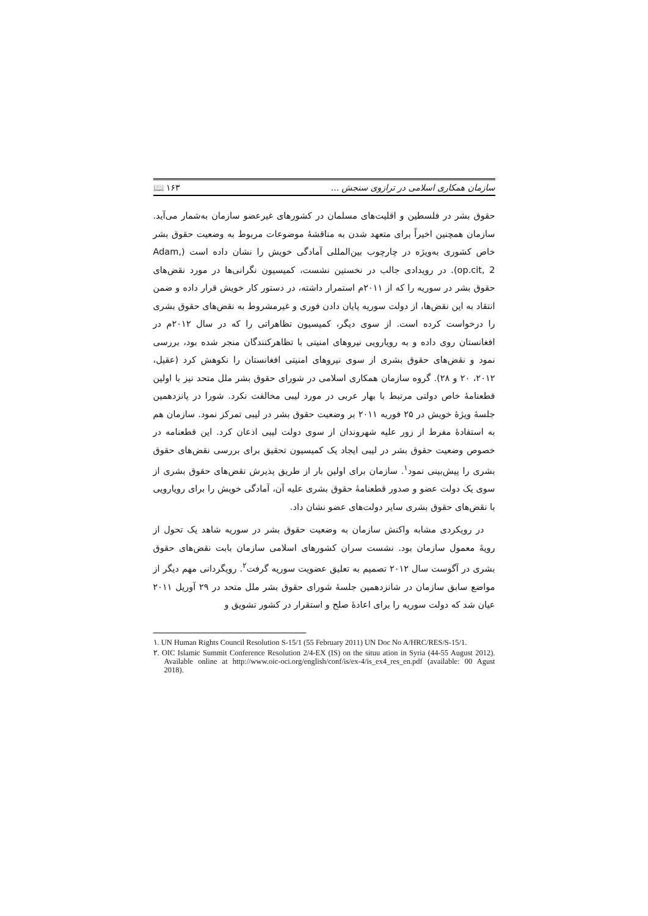سازمان همکاری اسلامی در ترازوی سنجش ... ۱۶۳ 📖
حقوق بشر در فلسطین و اقلیت‌های مسلمان در کشورهای غیرعضو سازمان به‌شمار می‌آید. سازمان همچنین اخیراً برای متعهد شدن به مناقشهٔ موضوعات مربوط به وضعیت حقوق بشر خاص کشوری به‌ویژه در چارچوب بین‌المللی آمادگی خویش را نشان داده است (Adam, op.cit, 2). در رویدادی جالب در نخستین نشست، کمیسیون نگرانی‌ها در مورد نقض‌های حقوق بشر در سوریه را که از ۲۰۱۱م استمرار داشته، در دستور کار خویش قرار داده و ضمن انتقاد به این نقض‌ها، از دولت سوریه پایان دادن فوری و غیرمشروط به نقض‌های حقوق بشری را درخواست کرده است. از سوی دیگر، کمیسیون تظاهراتی را که در سال ۲۰۱۲م در افغانستان روی داده و به رویارویی نیروهای امنیتی با تظاهرکنندگان منجر شده بود، بررسی نمود و نقض‌های حقوق بشری از سوی نیروهای امنیتی افغانستان را نکوهش کرد (عقیل، ۲۰۱۲، ۲۰ و ۲۸). گروه سازمان همکاری اسلامی در شورای حقوق بشر ملل متحد نیز با اولین قطعنامهٔ خاص دولتی مرتبط با بهار عربی در مورد لیبی مخالفت نکرد. شورا در پانزدهمین جلسهٔ ویژهٔ خویش در ۲۵ فوریه ۲۰۱۱ بر وضعیت حقوق بشر در لیبی تمرکز نمود. سازمان هم به استفادهٔ مفرط از زور علیه شهروندان از سوی دولت لیبی اذعان کرد. این قطعنامه در خصوص وضعیت حقوق بشر در لیبی ایجاد یک کمیسیون تحقیق برای بررسی نقض‌های حقوق بشری را پیش‌بینی نمود<sup>۱</sup>. سازمان برای اولین بار از طریق پذیرش نقض‌های حقوق بشری از سوی یک دولت عضو و صدور قطعنامهٔ حقوق بشری علیه آن، آمادگی خویش را برای رویارویی با نقض‌های حقوق بشری سایر دولت‌های عضو نشان داد.
در رویکردی مشابه واکنش سازمان به وضعیت حقوق بشر در سوریه شاهد یک تحول از رویهٔ معمول سازمان بود. نشست سران کشورهای اسلامی سازمان بابت نقض‌های حقوق بشری در آگوست سال ۲۰۱۲ تصمیم به تعلیق عضویت سوریه گرفت<sup>۲</sup>. رویگردانی مهم دیگر از مواضع سابق سازمان در شانزدهمین جلسهٔ شورای حقوق بشر ملل متحد در ۲۹ آوریل ۲۰۱۱ عیان شد که دولت سوریه را برای اعادهٔ صلح و استقرار در کشور تشویق و
۱. UN Human Rights Council Resolution S-15/1 (55 February 2011) UN Doc No A/HRC/RES/S-15/1.
۲. OIC Islamic Summit Conference Resolution 2/4-EX (IS) on the situu ation in Syria (44-55 August 2012). Available online at http://www.oic-oci.org/english/conf/is/ex-4/is_ex4_res_en.pdf (available: 00 Agust 2018).